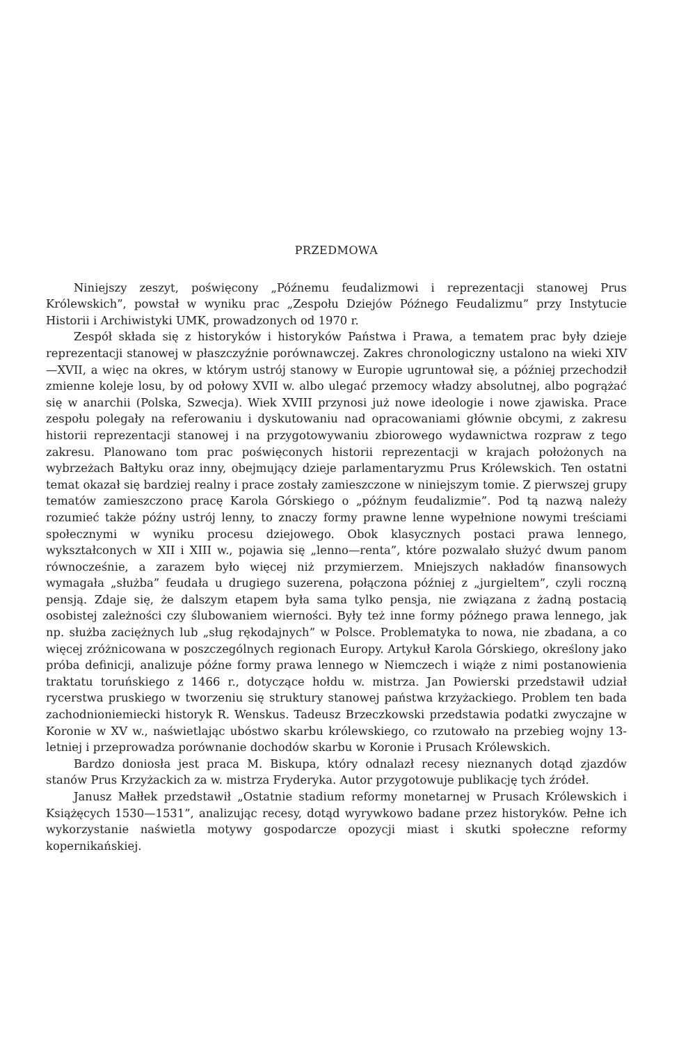PRZEDMOWA
Niniejszy zeszyt, poświęcony „Późnemu feudalizmowi i reprezentacji stanowej Prus Królewskich”, powstał w wyniku prac „Zespołu Dziejów Późnego Feudalizmu” przy Instytucie Historii i Archiwistyki UMK, prowadzonych od 1970 r.
Zespół składa się z historyków i historyków Państwa i Prawa, a tematem prac były dzieje reprezentacji stanowej w płaszczyźnie porównawczej. Zakres chronologiczny ustalono na wieki XIV—XVII, a więc na okres, w którym ustrój stanowy w Europie ugruntował się, a później przechodził zmienne koleje losu, by od połowy XVII w. albo ulegać przemocy władzy absolutnej, albo pogrążać się w anarchii (Polska, Szwecja). Wiek XVIII przynosi już nowe ideologie i nowe zjawiska. Prace zespołu polegały na referowaniu i dyskutowaniu nad opracowaniami głównie obcymi, z zakresu historii reprezentacji stanowej i na przygotowywaniu zbiorowego wydawnictwa rozpraw z tego zakresu. Planowano tom prac poświęconych historii reprezentacji w krajach położonych na wybrzeżach Bałtyku oraz inny, obejmujący dzieje parlamentaryzmu Prus Królewskich. Ten ostatni temat okazał się bardziej realny i prace zostały zamieszczone w niniejszym tomie. Z pierwszej grupy tematów zamieszczono pracę Karola Górskiego o „późnym feudalizmie”. Pod tą nazwą należy rozumieć także późny ustrój lenny, to znaczy formy prawne lenne wypełnione nowymi treściami społecznymi w wyniku procesu dziejowego. Obok klasycznych postaci prawa lennego, wykształconych w XII i XIII w., pojawia się „lenno—renta”, które pozwalało służyć dwum panom równocześnie, a zarazem było więcej niż przymierzem. Mniejszych nakładów finansowych wymagała „służba” feudała u drugiego suzerena, połączona później z „jurgieltem”, czyli roczną pensją. Zdaje się, że dalszym etapem była sama tylko pensja, nie związana z żadną postacią osobistej zależności czy ślubowaniem wierności. Były też inne formy późnego prawa lennego, jak np. służba zaciężnych lub „sług rękodajnych” w Polsce. Problematyka to nowa, nie zbadana, a co więcej zróżnicowana w poszczególnych regionach Europy. Artykuł Karola Górskiego, określony jako próba definicji, analizuje późne formy prawa lennego w Niemczech i wiąże z nimi postanowienia traktatu toruńskiego z 1466 r., dotyczące hołdu w. mistrza. Jan Powierski przedstawił udział rycerstwa pruskiego w tworzeniu się struktury stanowej państwa krzyżackiego. Problem ten bada zachodnioniemiecki historyk R. Wenskus. Tadeusz Brzeczkowski przedstawia podatki zwyczajne w Koronie w XV w., naświetlając ubóstwo skarbu królewskiego, co rzutowało na przebieg wojny 13-letniej i przeprowadza porównanie dochodów skarbu w Koronie i Prusach Królewskich.
Bardzo doniosła jest praca M. Biskupa, który odnalazł recesy nieznanych dotąd zjazdów stanów Prus Krzyżackich za w. mistrza Fryderyka. Autor przygotowuje publikację tych źródeł.
Janusz Małłek przedstawił „Ostatnie stadium reformy monetarnej w Prusach Królewskich i Książęcych 1530—1531”, analizując recesy, dotąd wyrywkowo badane przez historyków. Pełne ich wykorzystanie naświetla motywy gospodarcze opozycji miast i skutki społeczne reformy kopernikańskiej.